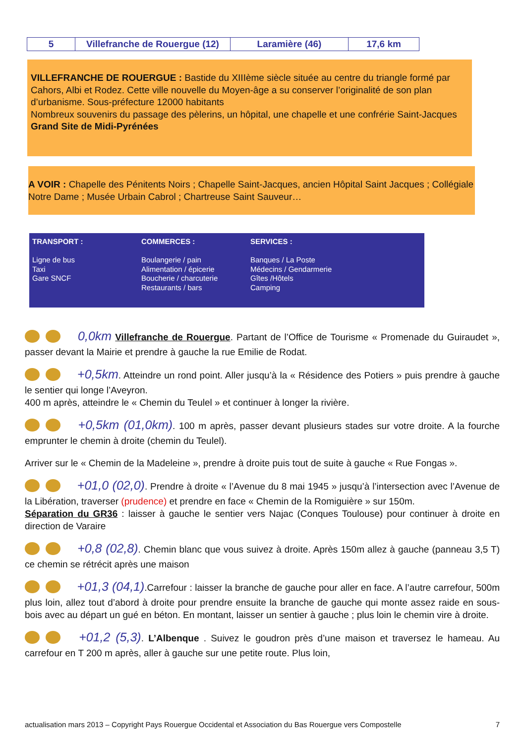| 5 | Villefranche de Rouergue (12) | Laramière (46) | 17,6 km |
VILLEFRANCHE DE ROUERGUE : Bastide du XIIIème siècle située au centre du triangle formé par Cahors, Albi et Rodez. Cette ville nouvelle du Moyen-âge a su conserver l’originalité de son plan d’urbanisme. Sous-préfecture 12000 habitants
Nombreux souvenirs du passage des pèlerins, un hôpital, une chapelle et une confrérie Saint-Jacques
Grand Site de Midi-Pyrénées
A VOIR : Chapelle des Pénitents Noirs ; Chapelle Saint-Jacques, ancien Hôpital Saint Jacques ; Collégiale Notre Dame ; Musée Urbain Cabrol ; Chartreuse Saint Sauveur…
TRANSPORT :
Ligne de bus
Taxi
Gare SNCF
COMMERCES :
Boulangerie / pain
Alimentation / épicerie
Boucherie / charcuterie
Restaurants / bars
SERVICES :
Banques / La Poste
Médecins / Gendarmerie
Gîtes /Hôtels
Camping
0,0km Villefranche de Rouergue. Partant de l’Office de Tourisme « Promenade du Guiraudet », passer devant la Mairie et prendre à gauche la rue Emilie de Rodat.
+0,5km. Atteindre un rond point. Aller jusqu’à la « Résidence des Potiers » puis prendre à gauche le sentier qui longe l’Aveyron.
400 m après, atteindre le « Chemin du Teulel » et continuer à longer la rivière.
+0,5km (01,0km). 100 m après, passer devant plusieurs stades sur votre droite. A la fourche emprunter le chemin à droite (chemin du Teulel).
Arriver sur le « Chemin de la Madeleine », prendre à droite puis tout de suite à gauche « Rue Fongas ».
+01,0 (02,0). Prendre à droite « l’Avenue du 8 mai 1945 » jusqu’à l’intersection avec l’Avenue de la Libération, traverser (prudence) et prendre en face « Chemin de la Romiguière » sur 150m.
Séparation du GR36 : laisser à gauche le sentier vers Najac (Conques Toulouse) pour continuer à droite en direction de Varaire
+0,8 (02,8). Chemin blanc que vous suivez à droite. Après 150m allez à gauche (panneau 3,5 T) ce chemin se rétrécit après une maison
+01,3 (04,1).Carrefour : laisser la branche de gauche pour aller en face. A l’autre carrefour, 500m plus loin, allez tout d’abord à droite pour prendre ensuite la branche de gauche qui monte assez raide en sous-bois avec au départ un gué en béton. En montant, laisser un sentier à gauche ; plus loin le chemin vire à droite.
+01,2 (5,3). L’Albenque . Suivez le goudron près d’une maison et traversez le hameau. Au carrefour en T 200 m après, aller à gauche sur une petite route. Plus loin,
actualisation mars 2013 – Copyright Pays Rouergue Occidental et Association du Bas Rouergue vers Compostelle 7